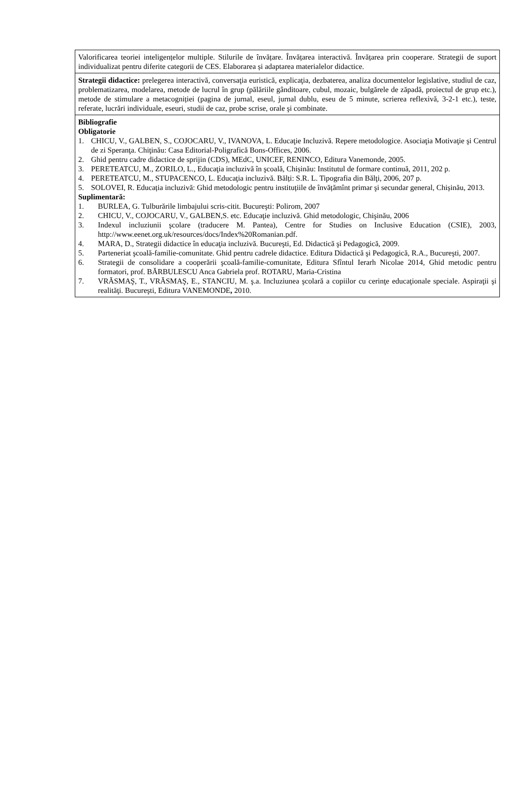| Valorificarea teoriei inteligențelor multiple. Stilurile de învățare. Învățarea interactivă. Învățarea prin cooperare. Strategii de suport individualizat pentru diferite categorii de CES. Elaborarea și adaptarea materialelor didactice. |
| Strategii didactice: prelegerea interactivă, conversaţia euristică, explicaţia, dezbaterea, analiza documentelor legislative, studiul de caz, problematizarea, modelarea, metode de lucrul în grup (pălăriile gânditoare, cubul, mozaic, bulgărele de zăpadă, proiectul de grup etc.), metode de stimulare a metacogniției (pagina de jurnal, eseul, jurnal dublu, eseu de 5 minute, scrierea reflexivă, 3-2-1 etc.), teste, referate, lucrări individuale, eseuri, studii de caz, probe scrise, orale şi combinate. |
| Bibliografie Obligatorie 1. CHICU, V., GALBEN, S., COJOCARU, V., IVANOVA, L. Educaţie Incluzivă. Repere metodologice. Asociaţia Motivaţie şi Centrul de zi Speranţa. Chiţinău: Casa Editorial-Poligrafică Bons-Offices, 2006. 2. Ghid pentru cadre didactice de sprijin (CDS), MEdC, UNICEF, RENINCO, Editura Vanemonde, 2005. 3. PERETEATCU, M., ZORILO, L., Educaţia incluzivă în şcoală, Chișinău: Institutul de formare continuă, 2011, 202 p. 4. PERETEATCU, M., STUPACENCO, L. Educaţia incluzivă. Bălți: S.R. L. Tipografia din Bălţi, 2006, 207 p. 5. SOLOVEI, R. Educația incluzivă: Ghid metodologic pentru instituțiile de învățămînt primar şi secundar general, Chișinău, 2013. Suplimentară: 1. BURLEA, G. Tulburările limbajului scris-citit. Bucureşti: Polirom, 2007 2. CHICU, V., COJOCARU, V., GALBEN,S. etc. Educaţie incluzivă. Ghid metodologic, Chişinău, 2006 3. Indexul incluziunii şcolare (traducere M. Pantea), Centre for Studies on Inclusive Education (CSIE), 2003, http://www.eenet.org.uk/resources/docs/Index%20Romanian.pdf . 4. MARA, D., Strategii didactice în educaţia incluzivă. Bucureşti, Ed. Didactică şi Pedagogică, 2009. 5. Parteneriat şcoală-familie-comunitate. Ghid pentru cadrele didactice. Editura Didactică şi Pedagogică, R.A., Bucureşti, 2007. 6. Strategii de consolidare a cooperării şcoală-familie-comunitate, Editura Sfîntul Ierarh Nicolae 2014, Ghid metodic pentru formatori, prof. BĂRBULESCU Anca Gabriela prof. ROTARU, Maria-Cristina 7. VRĂSMAŞ, T., VRĂSMAŞ, E., STANCIU, M. ş.a. Incluziunea şcolară a copiilor cu cerinţe educaţionale speciale. Aspiraţii şi realităţi. Bucureşti, Editura VANEMONDE , 2010. |